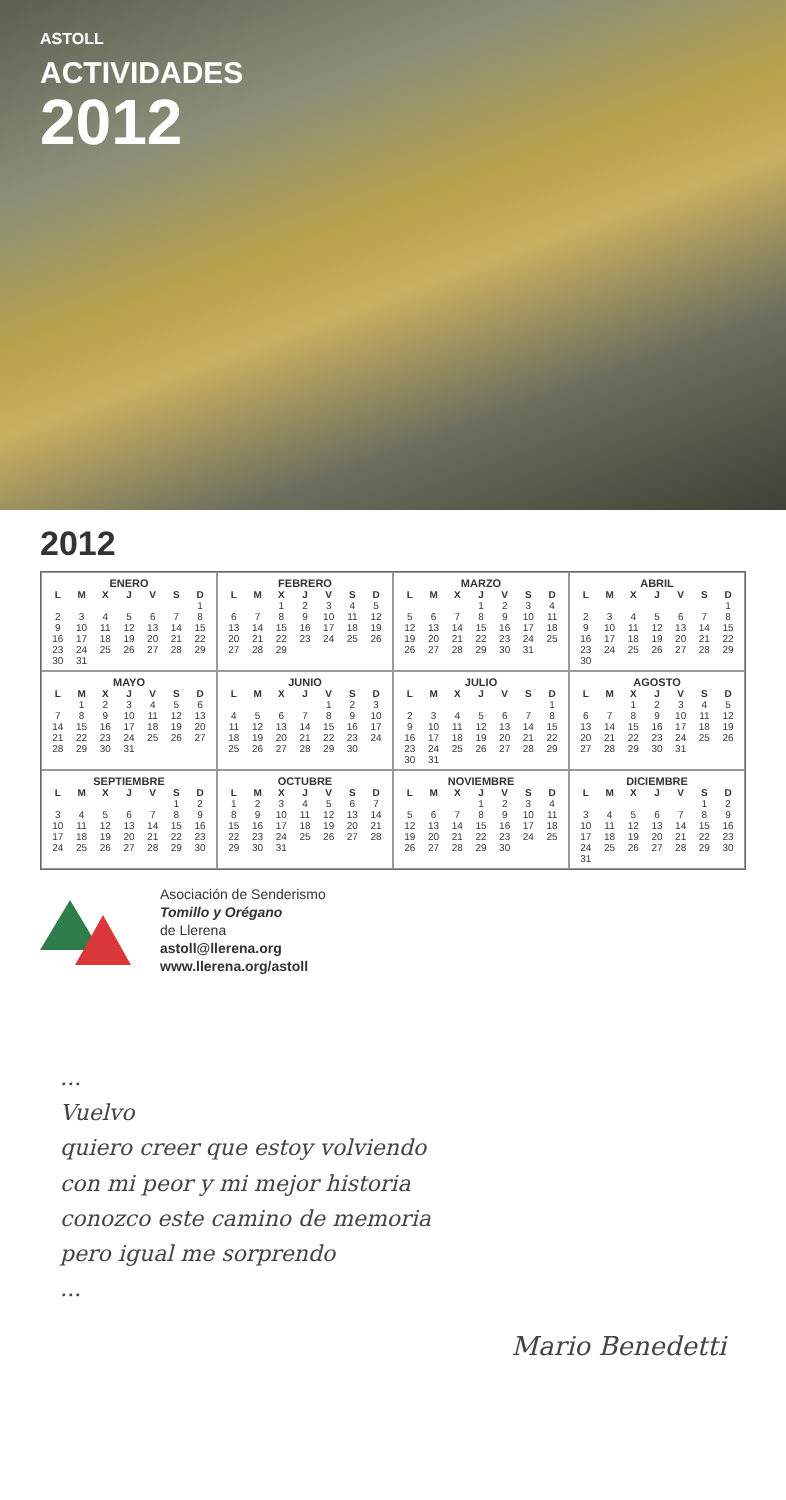ASTOLL
ACTIVIDADES
2012
2012
ENERO
| L | M | X | J | V | S | D |
| --- | --- | --- | --- | --- | --- | --- |
| | | | | | | 1 |
| 2 | 3 | 4 | 5 | 6 | 7 | 8 |
| 9 | 10 | 11 | 12 | 13 | 14 | 15 |
| 16 | 17 | 18 | 19 | 20 | 21 | 22 |
| 23 | 24 | 25 | 26 | 27 | 28 | 29 |
| 30 | 31 | | | | | |
FEBRERO
| L | M | X | J | V | S | D |
| --- | --- | --- | --- | --- | --- | --- |
| | | 1 | 2 | 3 | 4 | 5 |
| 6 | 7 | 8 | 9 | 10 | 11 | 12 |
| 13 | 14 | 15 | 16 | 17 | 18 | 19 |
| 20 | 21 | 22 | 23 | 24 | 25 | 26 |
| 27 | 28 | 29 | | | | |
MARZO
| L | M | X | J | V | S | D |
| --- | --- | --- | --- | --- | --- | --- |
| | | | 1 | 2 | 3 | 4 |
| 5 | 6 | 7 | 8 | 9 | 10 | 11 |
| 12 | 13 | 14 | 15 | 16 | 17 | 18 |
| 19 | 20 | 21 | 22 | 23 | 24 | 25 |
| 26 | 27 | 28 | 29 | 30 | 31 | |
ABRIL
| L | M | X | J | V | S | D |
| --- | --- | --- | --- | --- | --- | --- |
| | | | | | | 1 |
| 2 | 3 | 4 | 5 | 6 | 7 | 8 |
| 9 | 10 | 11 | 12 | 13 | 14 | 15 |
| 16 | 17 | 18 | 19 | 20 | 21 | 22 |
| 23 | 24 | 25 | 26 | 27 | 28 | 29 |
| 30 | | | | | | |
MAYO
| L | M | X | J | V | S | D |
| --- | --- | --- | --- | --- | --- | --- |
| | 1 | 2 | 3 | 4 | 5 | 6 |
| 7 | 8 | 9 | 10 | 11 | 12 | 13 |
| 14 | 15 | 16 | 17 | 18 | 19 | 20 |
| 21 | 22 | 23 | 24 | 25 | 26 | 27 |
| 28 | 29 | 30 | 31 | | | |
JUNIO
| L | M | X | J | V | S | D |
| --- | --- | --- | --- | --- | --- | --- |
| | | | | 1 | 2 | 3 |
| 4 | 5 | 6 | 7 | 8 | 9 | 10 |
| 11 | 12 | 13 | 14 | 15 | 16 | 17 |
| 18 | 19 | 20 | 21 | 22 | 23 | 24 |
| 25 | 26 | 27 | 28 | 29 | 30 | |
JULIO
| L | M | X | J | V | S | D |
| --- | --- | --- | --- | --- | --- | --- |
| | | | | | | 1 |
| 2 | 3 | 4 | 5 | 6 | 7 | 8 |
| 9 | 10 | 11 | 12 | 13 | 14 | 15 |
| 16 | 17 | 18 | 19 | 20 | 21 | 22 |
| 23 | 24 | 25 | 26 | 27 | 28 | 29 |
| 30 | 31 | | | | | |
AGOSTO
| L | M | X | J | V | S | D |
| --- | --- | --- | --- | --- | --- | --- |
| | | 1 | 2 | 3 | 4 | 5 |
| 6 | 7 | 8 | 9 | 10 | 11 | 12 |
| 13 | 14 | 15 | 16 | 17 | 18 | 19 |
| 20 | 21 | 22 | 23 | 24 | 25 | 26 |
| 27 | 28 | 29 | 30 | 31 | | |
SEPTIEMBRE
| L | M | X | J | V | S | D |
| --- | --- | --- | --- | --- | --- | --- |
| | | | | | 1 | 2 |
| 3 | 4 | 5 | 6 | 7 | 8 | 9 |
| 10 | 11 | 12 | 13 | 14 | 15 | 16 |
| 17 | 18 | 19 | 20 | 21 | 22 | 23 |
| 24 | 25 | 26 | 27 | 28 | 29 | 30 |
OCTUBRE
| L | M | X | J | V | S | D |
| --- | --- | --- | --- | --- | --- | --- |
| 1 | 2 | 3 | 4 | 5 | 6 | 7 |
| 8 | 9 | 10 | 11 | 12 | 13 | 14 |
| 15 | 16 | 17 | 18 | 19 | 20 | 21 |
| 22 | 23 | 24 | 25 | 26 | 27 | 28 |
| 29 | 30 | 31 | | | | |
NOVIEMBRE
| L | M | X | J | V | S | D |
| --- | --- | --- | --- | --- | --- | --- |
| | | | 1 | 2 | 3 | 4 |
| 5 | 6 | 7 | 8 | 9 | 10 | 11 |
| 12 | 13 | 14 | 15 | 16 | 17 | 18 |
| 19 | 20 | 21 | 22 | 23 | 24 | 25 |
| 26 | 27 | 28 | 29 | 30 | | |
DICIEMBRE
| L | M | X | J | V | S | D |
| --- | --- | --- | --- | --- | --- | --- |
| | | | | | 1 | 2 |
| 3 | 4 | 5 | 6 | 7 | 8 | 9 |
| 10 | 11 | 12 | 13 | 14 | 15 | 16 |
| 17 | 18 | 19 | 20 | 21 | 22 | 23 |
| 24 | 25 | 26 | 27 | 28 | 29 | 30 |
| 31 | | | | | | |
Asociación de Senderismo
Tomillo y Orégano
de Llerena
astoll@llerena.org
www.llerena.org/astoll
...
Vuelvo
quiero creer que estoy volviendo
con mi peor y mi mejor historia
conozco este camino de memoria
pero igual me sorprendo
...
Mario Benedetti